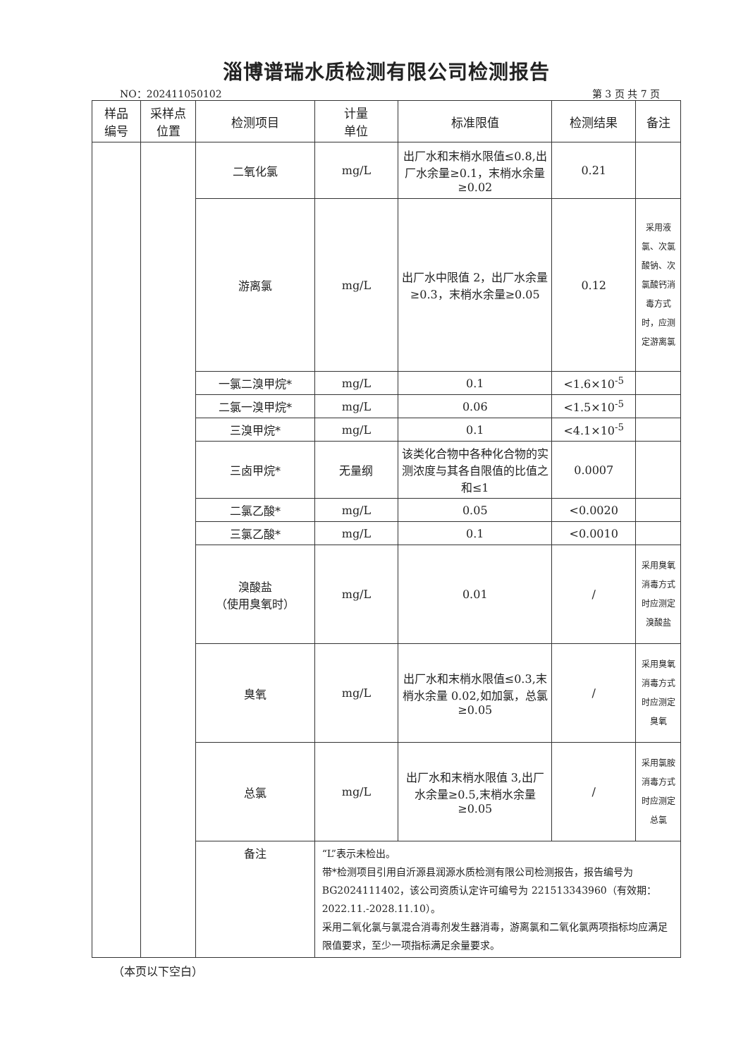淄博谱瑞水质检测有限公司检测报告
NO：202411050102 第 3 页 共 7 页
| 样品 编号 | 采样点 位置 | 检测项目 | 计量 单位 | 标准限值 | 检测结果 | 备注 |
| --- | --- | --- | --- | --- | --- | --- |
| | | 二氧化氯 | mg/L | 出厂水和末梢水限值≤0.8,出厂水余量≥0.1，末梢水余量≥0.02 | 0.21 | |
| | | 游离氯 | mg/L | 出厂水中限值 2，出厂水余量≥0.3，末梢水余量≥0.05 | 0.12 | 采用液氯、次氯酸钠、次氯酸钙消毒方式时，应测定游离氯 |
| | | 一氯二溴甲烷* | mg/L | 0.1 | <1.6×10<sup>-5</sup> | |
| | | 二氯一溴甲烷* | mg/L | 0.06 | <1.5×10<sup>-5</sup> | |
| | | 三溴甲烷* | mg/L | 0.1 | <4.1×10<sup>-5</sup> | |
| | | 三卤甲烷* | 无量纲 | 该类化合物中各种化合物的实测浓度与其各自限值的比值之和≤1 | 0.0007 | |
| | | 二氯乙酸* | mg/L | 0.05 | <0.0020 | |
| | | 三氯乙酸* | mg/L | 0.1 | <0.0010 | |
| | | 溴酸盐 （使用臭氧时） | mg/L | 0.01 | / | 采用臭氧消毒方式时应测定溴酸盐 |
| | | 臭氧 | mg/L | 出厂水和末梢水限值≤0.3,末梢水余量 0.02,如加氯，总氯≥0.05 | / | 采用臭氧消毒方式时应测定臭氧 |
| | | 总氯 | mg/L | 出厂水和末梢水限值 3,出厂水余量≥0.5,末梢水余量≥0.05 | / | 采用氯胺消毒方式时应测定总氯 |
| | | 备注 | “L”表示未检出。 带*检测项目引用自沂源县润源水质检测有限公司检测报告，报告编号为 BG2024111402，该公司资质认定许可编号为 221513343960（有效期：2022.11.-2028.11.10）。 采用二氧化氯与氯混合消毒剂发生器消毒，游离氯和二氧化氯两项指标均应满足限值要求，至少一项指标满足余量要求。 | | | |
（本页以下空白）